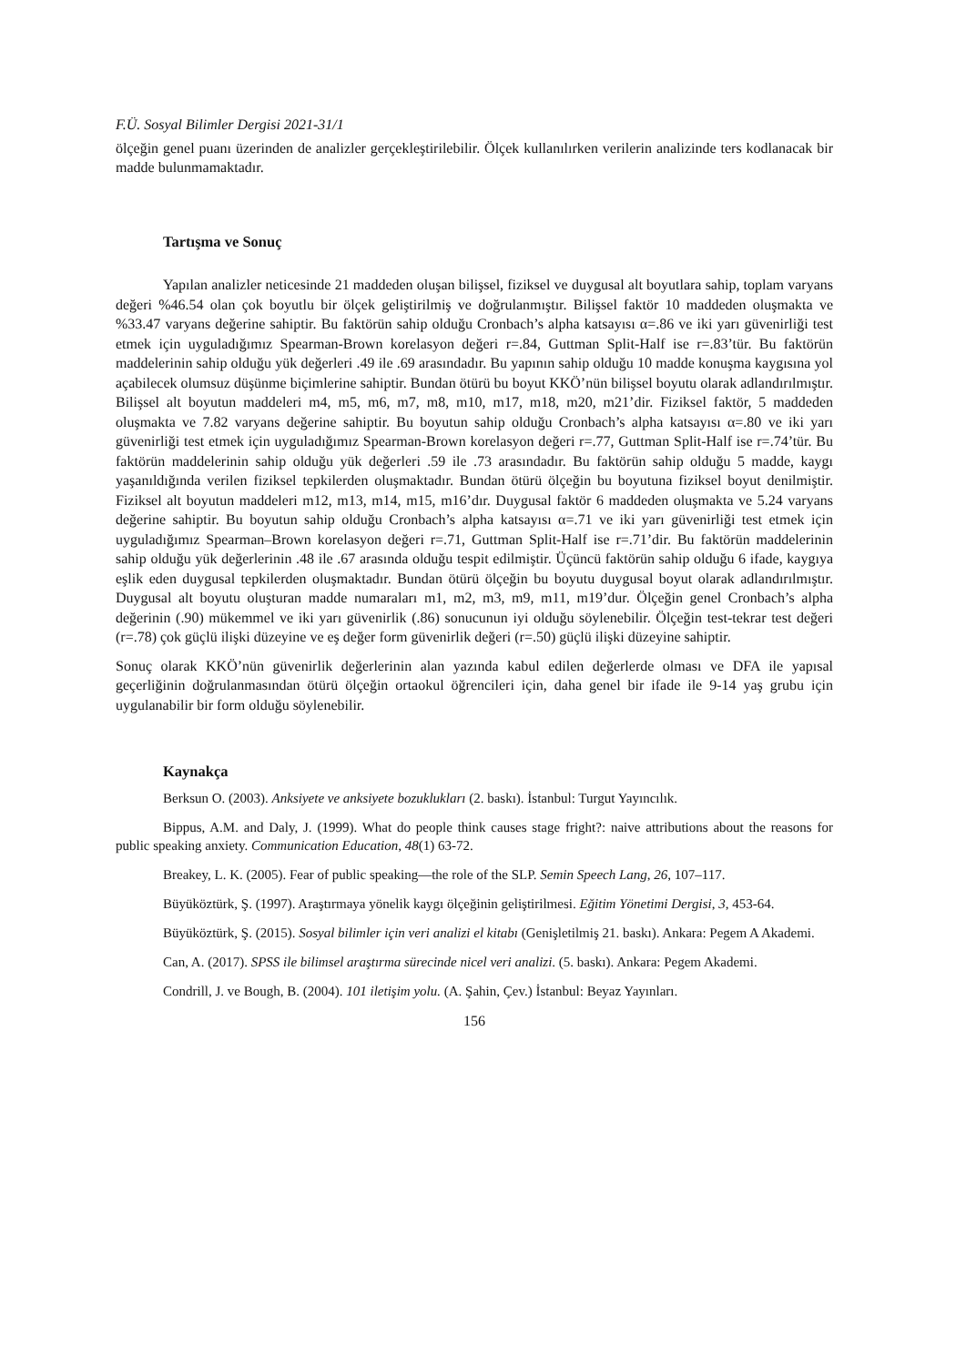F.Ü. Sosyal Bilimler Dergisi 2021-31/1
ölçeğin genel puanı üzerinden de analizler gerçekleştirilebilir. Ölçek kullanılırken verilerin analizinde ters kodlanacak bir madde bulunmamaktadır.
Tartışma ve Sonuç
Yapılan analizler neticesinde 21 maddeden oluşan bilişsel, fiziksel ve duygusal alt boyutlara sahip, toplam varyans değeri %46.54 olan çok boyutlu bir ölçek geliştirilmiş ve doğrulanmıştır. Bilişsel faktör 10 maddeden oluşmakta ve %33.47 varyans değerine sahiptir. Bu faktörün sahip olduğu Cronbach’s alpha katsayısı α=.86 ve iki yarı güvenirliği test etmek için uyguladığımız Spearman-Brown korelasyon değeri r=.84, Guttman Split-Half ise r=.83’tür. Bu faktörün maddelerinin sahip olduğu yük değerleri .49 ile .69 arasındadır. Bu yapının sahip olduğu 10 madde konuşma kaygısına yol açabilecek olumsuz düşünme biçimlerine sahiptir. Bundan ötürü bu boyut KKÖ’nün bilişsel boyutu olarak adlandırılmıştır. Bilişsel alt boyutun maddeleri m4, m5, m6, m7, m8, m10, m17, m18, m20, m21’dir. Fiziksel faktör, 5 maddeden oluşmakta ve 7.82 varyans değerine sahiptir. Bu boyutun sahip olduğu Cronbach’s alpha katsayısı α=.80 ve iki yarı güvenirliği test etmek için uyguladığımız Spearman-Brown korelasyon değeri r=.77, Guttman Split-Half ise r=.74’tür. Bu faktörün maddelerinin sahip olduğu yük değerleri .59 ile .73 arasındadır. Bu faktörün sahip olduğu 5 madde, kaygı yaşanıldığında verilen fiziksel tepkilerden oluşmaktadır. Bundan ötürü ölçeğin bu boyutuna fiziksel boyut denilmiştir. Fiziksel alt boyutun maddeleri m12, m13, m14, m15, m16’dır. Duygusal faktör 6 maddeden oluşmakta ve 5.24 varyans değerine sahiptir. Bu boyutun sahip olduğu Cronbach’s alpha katsayısı α=.71 ve iki yarı güvenirliği test etmek için uyguladığımız Spearman–Brown korelasyon değeri r=.71, Guttman Split-Half ise r=.71’dir. Bu faktörün maddelerinin sahip olduğu yük değerlerinin .48 ile .67 arasında olduğu tespit edilmiştir. Üçüncü faktörün sahip olduğu 6 ifade, kaygıya eşlik eden duygusal tepkilerden oluşmaktadır. Bundan ötürü ölçeğin bu boyutu duygusal boyut olarak adlandırılmıştır. Duygusal alt boyutu oluşturan madde numaraları m1, m2, m3, m9, m11, m19’dur. Ölçeğin genel Cronbach’s alpha değerinin (.90) mükemmel ve iki yarı güvenirlik (.86) sonucunun iyi olduğu söylenebilir. Ölçeğin test-tekrar test değeri (r=.78) çok güçlü ilişki düzeyine ve eş değer form güvenirlik değeri (r=.50) güçlü ilişki düzeyine sahiptir.
Sonuç olarak KKÖ’nün güvenirlik değerlerinin alan yazında kabul edilen değerlerde olması ve DFA ile yapısal geçerliğinin doğrulanmasından ötürü ölçeğin ortaokul öğrencileri için, daha genel bir ifade ile 9-14 yaş grubu için uygulanabilir bir form olduğu söylenebilir.
Kaynakça
Berksun O. (2003). Anksiyete ve anksiyete bozuklukları (2. baskı). İstanbul: Turgut Yayıncılık.
Bippus, A.M. and Daly, J. (1999). What do people think causes stage fright?: naive attributions about the reasons for public speaking anxiety. Communication Education, 48(1) 63-72.
Breakey, L. K. (2005). Fear of public speaking—the role of the SLP. Semin Speech Lang, 26, 107–117.
Büyüköztürk, Ş. (1997). Araştırmaya yönelik kaygı ölçeğinin geliştirilmesi. Eğitim Yönetimi Dergisi, 3, 453-64.
Büyüköztürk, Ş. (2015). Sosyal bilimler için veri analizi el kitabı (Genişletilmiş 21. baskı). Ankara: Pegem A Akademi.
Can, A. (2017). SPSS ile bilimsel araştırma sürecinde nicel veri analizi. (5. baskı). Ankara: Pegem Akademi.
Condrill, J. ve Bough, B. (2004). 101 iletişim yolu. (A. Şahin, Çev.) İstanbul: Beyaz Yayınları.
156